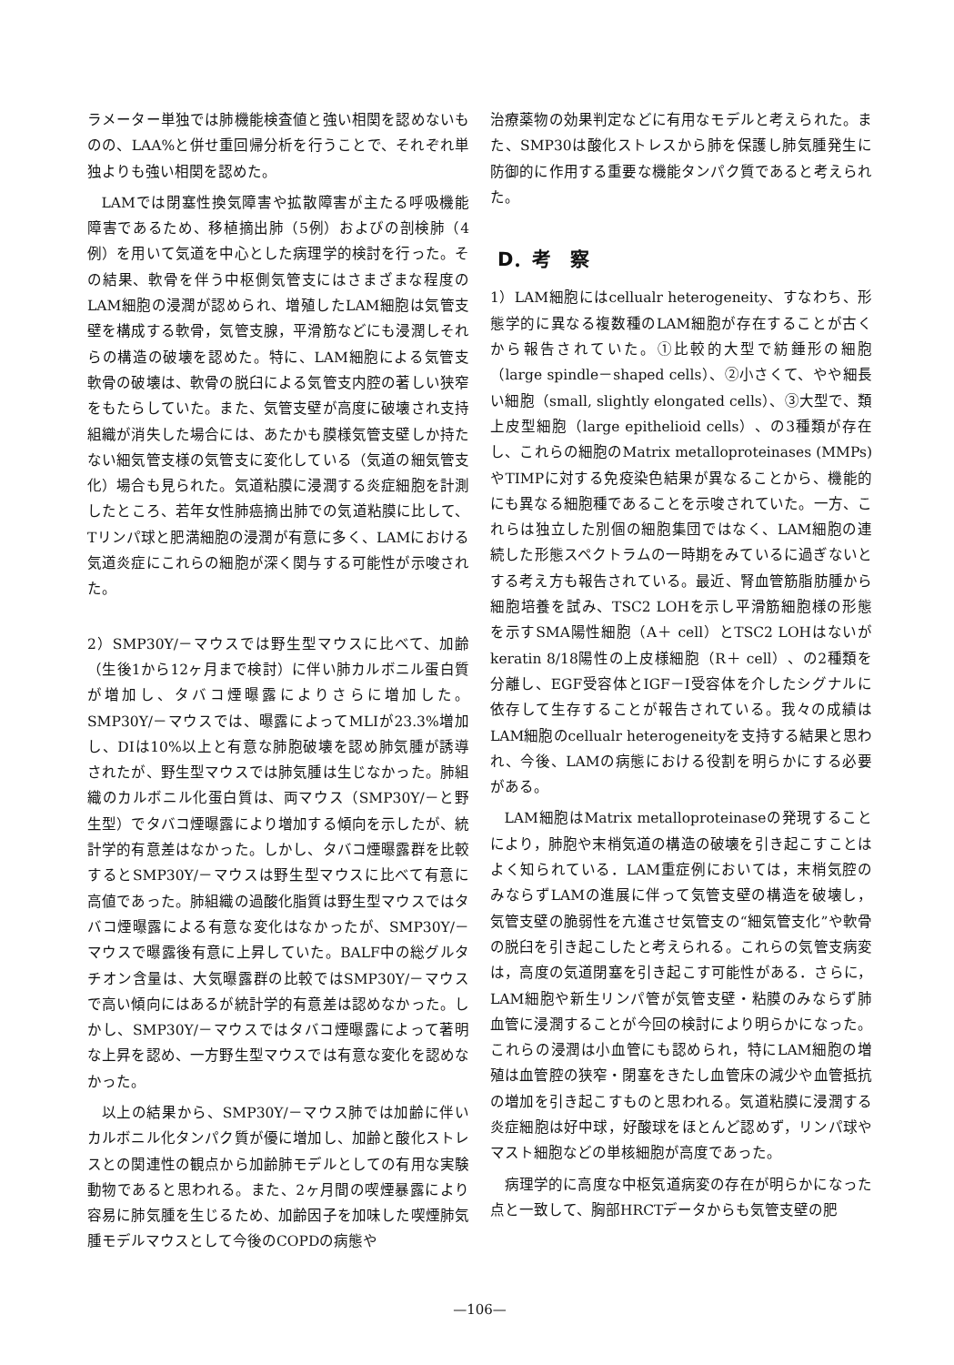ラメーター単独では肺機能検査値と強い相関を認めないものの、LAA%と併せ重回帰分析を行うことで、それぞれ単独よりも強い相関を認めた。
LAMでは閉塞性換気障害や拡散障害が主たる呼吸機能障害であるため、移植摘出肺（5例）およびの剖検肺（4例）を用いて気道を中心とした病理学的検討を行った。その結果、軟骨を伴う中枢側気管支にはさまざまな程度のLAM細胞の浸潤が認められ、増殖したLAM細胞は気管支壁を構成する軟骨，気管支腺，平滑筋などにも浸潤しそれらの構造の破壊を認めた。特に、LAM細胞による気管支軟骨の破壊は、軟骨の脱臼による気管支内腔の著しい狭窄をもたらしていた。また、気管支壁が高度に破壊され支持組織が消失した場合には、あたかも膜様気管支壁しか持たない細気管支様の気管支に変化している（気道の細気管支化）場合も見られた。気道粘膜に浸潤する炎症細胞を計測したところ、若年女性肺癌摘出肺での気道粘膜に比して、Tリンパ球と肥満細胞の浸潤が有意に多く、LAMにおける気道炎症にこれらの細胞が深く関与する可能性が示唆された。
2）SMP30Y/－マウスでは野生型マウスに比べて、加齢（生後1から12ヶ月まで検討）に伴い肺カルボニル蛋白質が増加し、タバコ煙曝露によりさらに増加した。SMP30Y/－マウスでは、曝露によってMLIが23.3%増加し、DIは10%以上と有意な肺胞破壊を認め肺気腫が誘導されたが、野生型マウスでは肺気腫は生じなかった。肺組織のカルボニル化蛋白質は、両マウス（SMP30Y/－と野生型）でタバコ煙曝露により増加する傾向を示したが、統計学的有意差はなかった。しかし、タバコ煙曝露群を比較するとSMP30Y/－マウスは野生型マウスに比べて有意に高値であった。肺組織の過酸化脂質は野生型マウスではタバコ煙曝露による有意な変化はなかったが、SMP30Y/－マウスで曝露後有意に上昇していた。BALF中の総グルタチオン含量は、大気曝露群の比較ではSMP30Y/－マウスで高い傾向にはあるが統計学的有意差は認めなかった。しかし、SMP30Y/－マウスではタバコ煙曝露によって著明な上昇を認め、一方野生型マウスでは有意な変化を認めなかった。
以上の結果から、SMP30Y/－マウス肺では加齢に伴いカルボニル化タンパク質が優に増加し、加齢と酸化ストレスとの関連性の観点から加齢肺モデルとしての有用な実験動物であると思われる。また、2ヶ月間の喫煙暴露により容易に肺気腫を生じるため、加齢因子を加味した喫煙肺気腫モデルマウスとして今後のCOPDの病態や
治療薬物の効果判定などに有用なモデルと考えられた。また、SMP30は酸化ストレスから肺を保護し肺気腫発生に防御的に作用する重要な機能タンパク質であると考えられた。
D．考　察
1）LAM細胞にはcellualr heterogeneity、すなわち、形態学的に異なる複数種のLAM細胞が存在することが古くから報告されていた。①比較的大型で紡錘形の細胞（large spindle－shaped cells）、②小さくて、やや細長い細胞（small, slightly elongated cells）、③大型で、類上皮型細胞（large epithelioid cells）、の3種類が存在し、これらの細胞のMatrix metalloproteinases (MMPs)やTIMPに対する免疫染色結果が異なることから、機能的にも異なる細胞種であることを示唆されていた。一方、これらは独立した別個の細胞集団ではなく、LAM細胞の連続した形態スペクトラムの一時期をみているに過ぎないとする考え方も報告されている。最近、腎血管筋脂肪腫から細胞培養を試み、TSC2 LOHを示し平滑筋細胞様の形態を示すSMA陽性細胞（A＋ cell）とTSC2 LOHはないがkeratin 8/18陽性の上皮様細胞（R＋ cell）、の2種類を分離し、EGF受容体とIGF－I受容体を介したシグナルに依存して生存することが報告されている。我々の成績はLAM細胞のcellualr heterogeneityを支持する結果と思われ、今後、LAMの病態における役割を明らかにする必要がある。
LAM細胞はMatrix metalloproteinaseの発現することにより，肺胞や末梢気道の構造の破壊を引き起こすことはよく知られている．LAM重症例においては，末梢気腔のみならずLAMの進展に伴って気管支壁の構造を破壊し，気管支壁の脆弱性を亢進させ気管支の“細気管支化”や軟骨の脱臼を引き起こしたと考えられる。これらの気管支病変は，高度の気道閉塞を引き起こす可能性がある．さらに，LAM細胞や新生リンパ管が気管支壁・粘膜のみならず肺血管に浸潤することが今回の検討により明らかになった。これらの浸潤は小血管にも認められ，特にLAM細胞の増殖は血管腔の狭窄・閉塞をきたし血管床の減少や血管抵抗の増加を引き起こすものと思われる。気道粘膜に浸潤する炎症細胞は好中球，好酸球をほとんど認めず，リンパ球やマスト細胞などの単核細胞が高度であった。
病理学的に高度な中枢気道病変の存在が明らかになった点と一致して、胸部HRCTデータからも気管支壁の肥
—106—